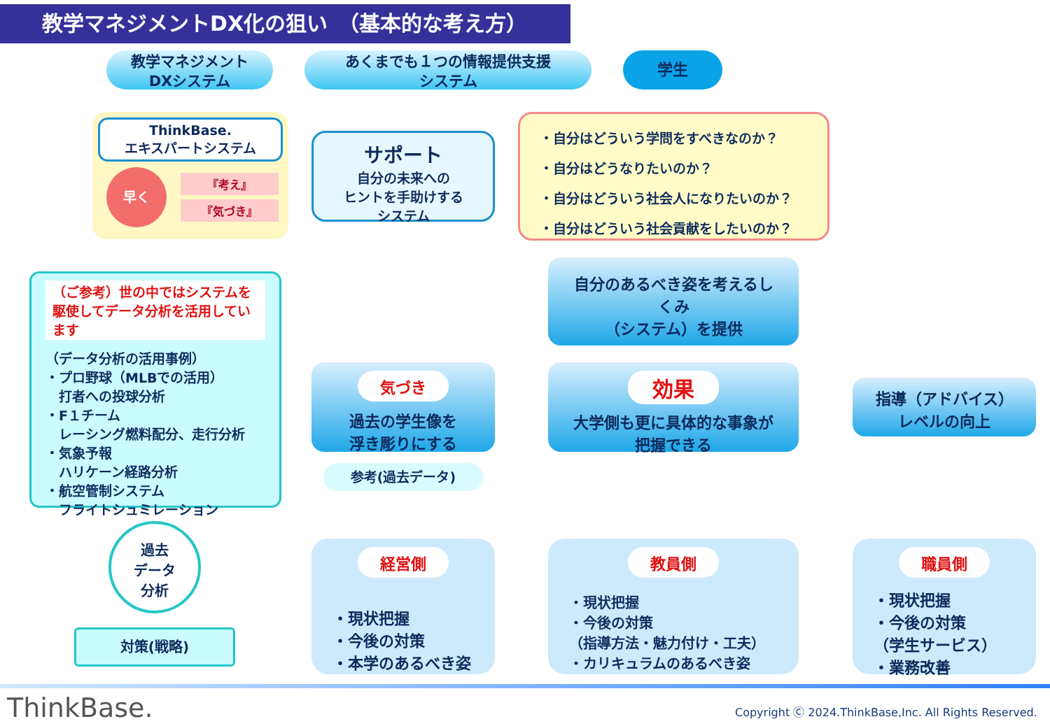教学マネジメントDX化の狙い　（基本的な考え方）
教学マネジメント
DXシステム
あくまでも１つの情報提供支援
システム
学生
ThinkBase.
エキスパートシステム
早く
『考え』
『気づき』
サポート
自分の未来への
ヒントを手助けする
システム
・自分はどういう学問をすべきなのか？
・自分はどうなりたいのか？
・自分はどういう社会人になりたいのか？
・自分はどういう社会貢献をしたいのか？
自分のあるべき姿を考えるし
くみ
（システム）を提供
（ご参考）世の中ではシステムを駆使してデータ分析を活用しています
（データ分析の活用事例）
・プロ野球（MLBでの活用）
　打者への投球分析
・F１チーム
　レーシング燃料配分、走行分析
・気象予報
　ハリケーン経路分析
・航空管制システム
　フライトシュミレーション
気づき
過去の学生像を
浮き彫りにする
効果
大学側も更に具体的な事象が
把握できる
指導（アドバイス）
レベルの向上
参考(過去データ)
過去
データ
分析
対策(戦略)
経営側
・現状把握
・今後の対策
・本学のあるべき姿
教員側
・現状把握
・今後の対策
（指導方法・魅力付け・工夫）
・カリキュラムのあるべき姿
職員側
・現状把握
・今後の対策
（学生サービス）
・業務改善
ThinkBase.
Copyright Ⓒ 2024.ThinkBase,Inc. All Rights Reserved.